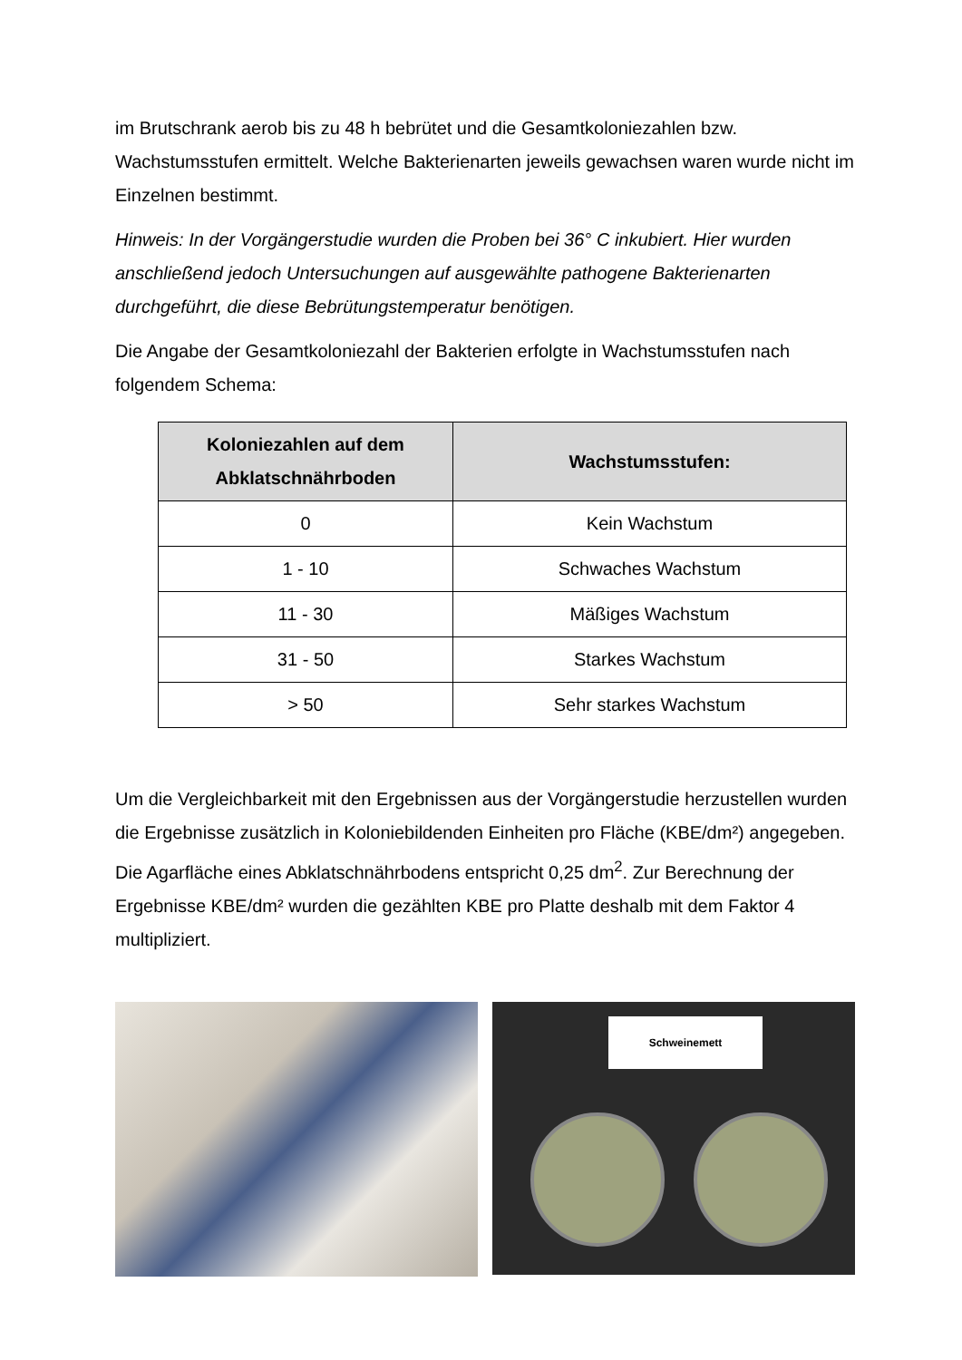im Brutschrank aerob bis zu 48 h bebrütet und die Gesamtkoloniezahlen bzw. Wachstumsstufen ermittelt. Welche Bakterienarten jeweils gewachsen waren wurde nicht im Einzelnen bestimmt.
Hinweis: In der Vorgängerstudie wurden die Proben bei 36° C inkubiert. Hier wurden anschließend jedoch Untersuchungen auf ausgewählte pathogene Bakterienarten durchgeführt, die diese Bebrütungstemperatur benötigen.
Die Angabe der Gesamtkoloniezahl der Bakterien erfolgte in Wachstumsstufen nach folgendem Schema:
| Koloniezahlen auf dem Abklatschnährboden | Wachstumsstufen: |
| --- | --- |
| 0 | Kein Wachstum |
| 1 - 10 | Schwaches Wachstum |
| 11 - 30 | Mäßiges Wachstum |
| 31 - 50 | Starkes Wachstum |
| > 50 | Sehr starkes Wachstum |
Um die Vergleichbarkeit mit den Ergebnissen aus der Vorgängerstudie herzustellen wurden die Ergebnisse zusätzlich in Koloniebildenden Einheiten pro Fläche (KBE/dm²) angegeben. Die Agarfläche eines Abklatschnährbodens entspricht 0,25 dm<sup>2</sup>. Zur Berechnung der Ergebnisse KBE/dm² wurden die gezählten KBE pro Platte deshalb mit dem Faktor 4 multipliziert.
Schweinemett